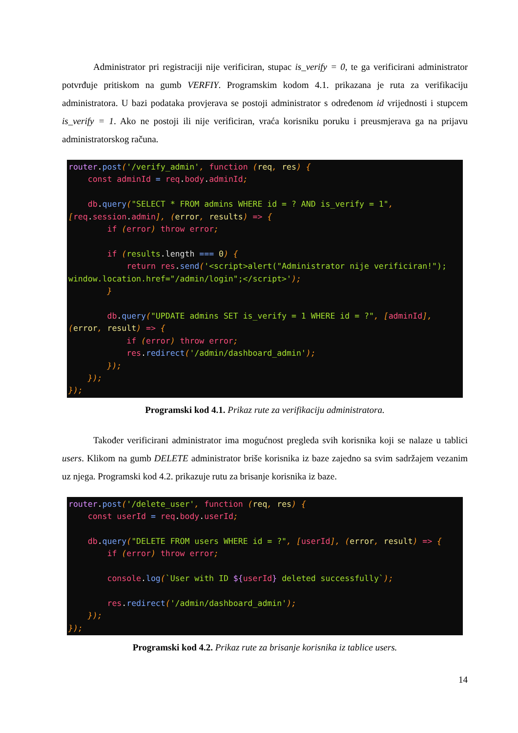Administrator pri registraciji nije verificiran, stupac is_verify = 0, te ga verificirani administrator potvrđuje pritiskom na gumb VERFIY. Programskim kodom 4.1. prikazana je ruta za verifikaciju administratora. U bazi podataka provjerava se postoji administrator s određenom id vrijednosti i stupcem is_verify = 1. Ako ne postoji ili nije verificiran, vraća korisniku poruku i preusmjerava ga na prijavu administratorskog računa.
router.post('/verify_admin', function (req, res) {
    const adminId = req.body.adminId;

    db.query("SELECT * FROM admins WHERE id = ? AND is_verify = 1",
[req.session.admin], (error, results) => {
        if (error) throw error;

        if (results.length === 0) {
            return res.send('<script>alert("Administrator nije verificiran!");
window.location.href="/admin/login";</script>');
        }

        db.query("UPDATE admins SET is_verify = 1 WHERE id = ?", [adminId],
(error, result) => {
            if (error) throw error;
            res.redirect('/admin/dashboard_admin');
        });
    });
});
Programski kod 4.1. Prikaz rute za verifikaciju administratora.
Također verificirani administrator ima mogućnost pregleda svih korisnika koji se nalaze u tablici users. Klikom na gumb DELETE administrator briše korisnika iz baze zajedno sa svim sadržajem vezanim uz njega. Programski kod 4.2. prikazuje rutu za brisanje korisnika iz baze.
router.post('/delete_user', function (req, res) {
    const userId = req.body.userId;

    db.query("DELETE FROM users WHERE id = ?", [userId], (error, result) => {
        if (error) throw error;

        console.log(`User with ID ${userId} deleted successfully`);

        res.redirect('/admin/dashboard_admin');
    });
});
Programski kod 4.2. Prikaz rute za brisanje korisnika iz tablice users.
14